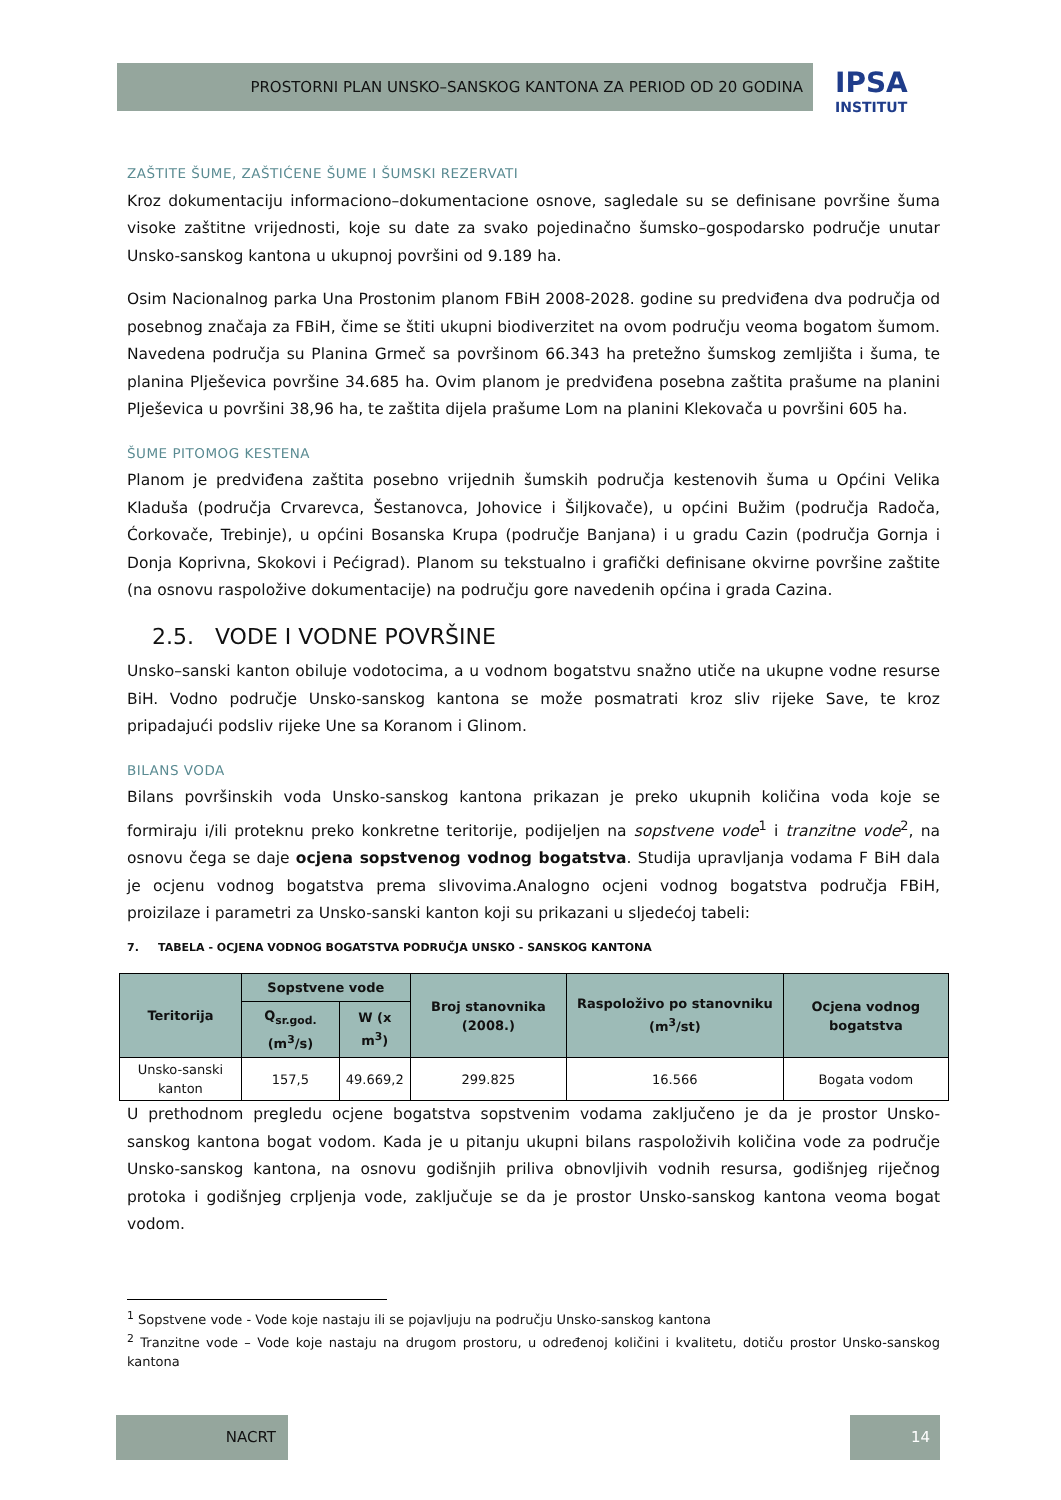PROSTORNI PLAN UNSKO–SANSKOG KANTONA ZA PERIOD OD 20 GODINA
IPSA
INSTITUT
ZAŠTITE ŠUME, ZAŠTIĆENE ŠUME I ŠUMSKI REZERVATI
Kroz dokumentaciju informaciono–dokumentacione osnove, sagledale su se definisane površine šuma visoke zaštitne vrijednosti, koje su date za svako pojedinačno šumsko–gospodarsko područje unutar Unsko-sanskog kantona u ukupnoj površini od 9.189 ha.
Osim Nacionalnog parka Una Prostonim planom FBiH 2008-2028. godine su predviđena dva područja od posebnog značaja za FBiH, čime se štiti ukupni biodiverzitet na ovom području veoma bogatom šumom. Navedena područja su Planina Grmeč sa površinom 66.343 ha pretežno šumskog zemljišta i šuma, te planina Plješevica površine 34.685 ha. Ovim planom je predviđena posebna zaštita prašume na planini Plješevica u površini 38,96 ha, te zaštita dijela prašume Lom na planini Klekovača u površini 605 ha.
ŠUME PITOMOG KESTENA
Planom je predviđena zaštita posebno vrijednih šumskih područja kestenovih šuma u Općini Velika Kladuša (područja Crvarevca, Šestanovca, Johovice i Šiljkovače), u općini Bužim (područja Radoča, Ćorkovače, Trebinje), u općini Bosanska Krupa (područje Banjana) i u gradu Cazin (područja Gornja i Donja Koprivna, Skokovi i Pećigrad). Planom su tekstualno i grafički definisane okvirne površine zaštite (na osnovu raspoložive dokumentacije) na području gore navedenih općina i grada Cazina.
2.5. VODE I VODNE POVRŠINE
Unsko–sanski kanton obiluje vodotocima, a u vodnom bogatstvu snažno utiče na ukupne vodne resurse BiH. Vodno područje Unsko-sanskog kantona se može posmatrati kroz sliv rijeke Save, te kroz pripadajući podsliv rijeke Une sa Koranom i Glinom.
BILANS VODA
Bilans površinskih voda Unsko-sanskog kantona prikazan je preko ukupnih količina voda koje se formiraju i/ili proteknu preko konkretne teritorije, podijeljen na sopstvene vode<sup>1</sup> i tranzitne vode<sup>2</sup>, na osnovu čega se daje ocjena sopstvenog vodnog bogatstva. Studija upravljanja vodama F BiH dala je ocjenu vodnog bogatstva prema slivovima.Analogno ocjeni vodnog bogatstva područja FBiH, proizilaze i parametri za Unsko-sanski kanton koji su prikazani u sljedećoj tabeli:
7. TABELA - OCJENA VODNOG BOGATSTVA PODRUČJA UNSKO - SANSKOG KANTONA
| Teritorija | Sopstvene vode | | Broj stanovnika (2008.) | Raspoloživo po stanovniku (m<sup>3</sup>/st) | Ocjena vodnog bogatstva |
| --- | --- | --- | --- | --- | --- |
| | Q<sub>sr.god.</sub> (m<sup>3</sup>/s) | W (x m<sup>3</sup>) | | | |
| Unsko-sanski kanton | 157,5 | 49.669,2 | 299.825 | 16.566 | Bogata vodom |
U prethodnom pregledu ocjene bogatstva sopstvenim vodama zaključeno je da je prostor Unsko-sanskog kantona bogat vodom. Kada je u pitanju ukupni bilans raspoloživih količina vode za područje Unsko-sanskog kantona, na osnovu godišnjih priliva obnovljivih vodnih resursa, godišnjeg riječnog protoka i godišnjeg crpljenja vode, zaključuje se da je prostor Unsko-sanskog kantona veoma bogat vodom.
<sup>1</sup> Sopstvene vode - Vode koje nastaju ili se pojavljuju na području Unsko-sanskog kantona
<sup>2</sup> Tranzitne vode – Vode koje nastaju na drugom prostoru, u određenoj količini i kvalitetu, dotiču prostor Unsko-sanskog kantona
NACRT 14